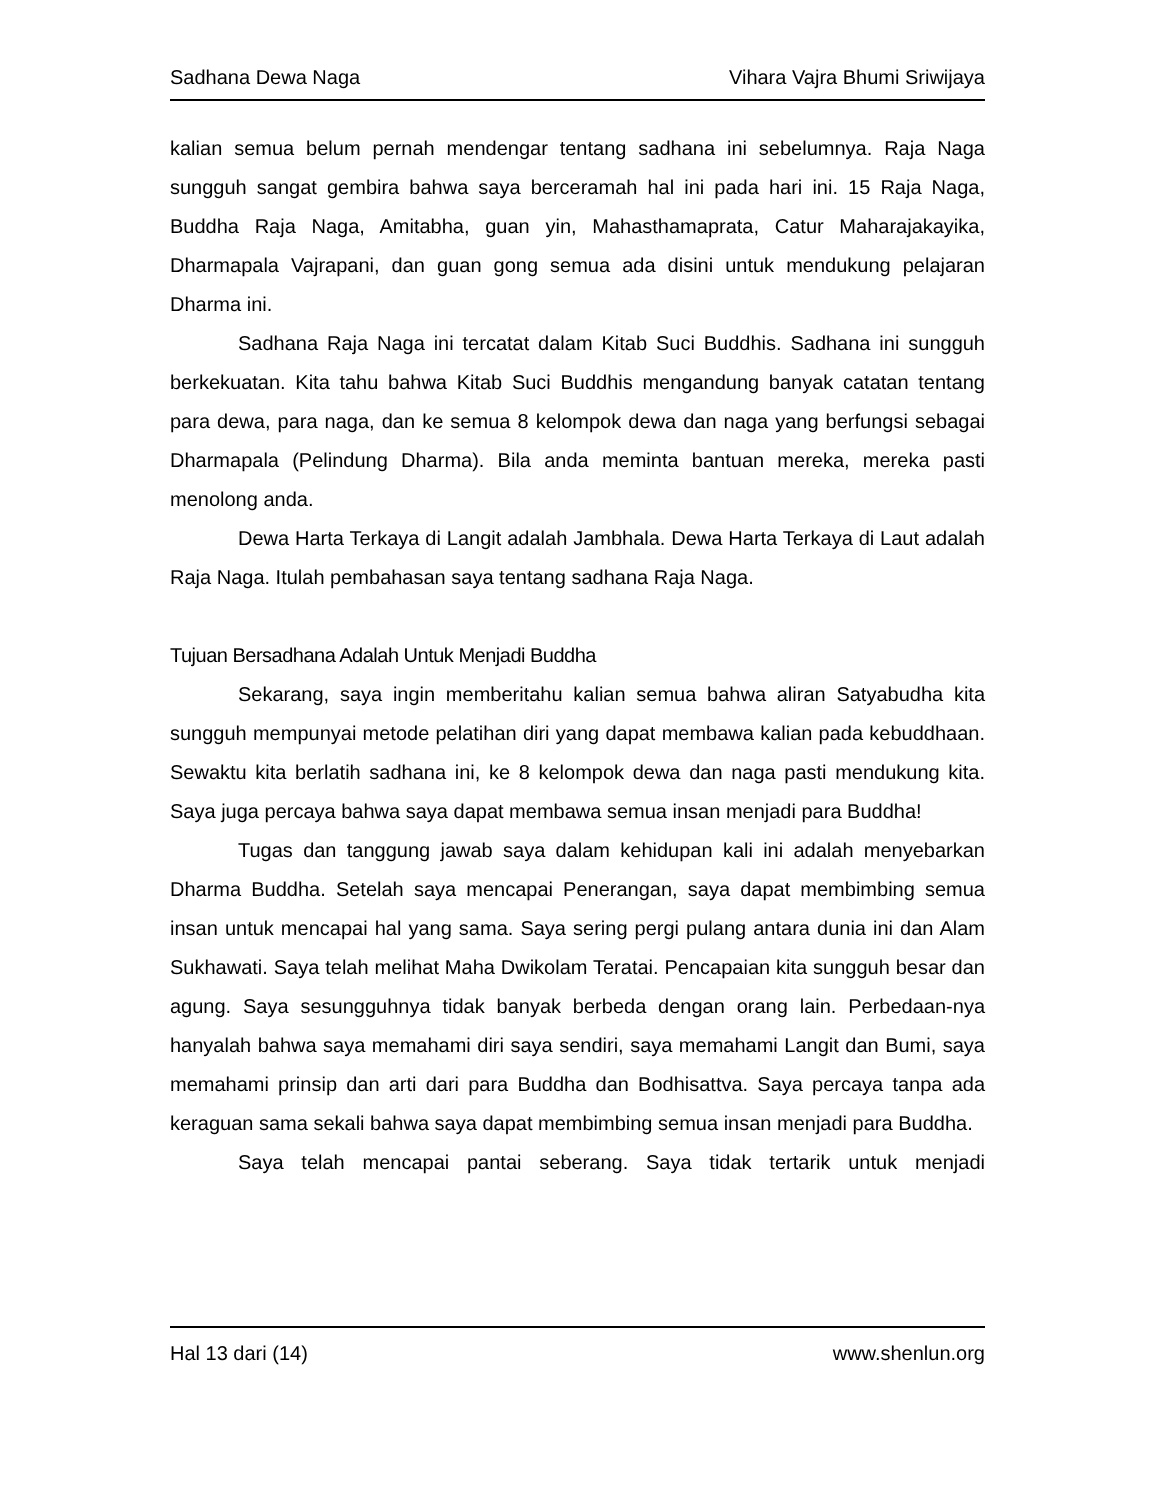Sadhana Dewa Naga Vihara Vajra Bhumi Sriwijaya
kalian semua belum pernah mendengar tentang sadhana ini sebelumnya. Raja Naga sungguh sangat gembira bahwa saya berceramah hal ini pada hari ini. 15 Raja Naga, Buddha Raja Naga, Amitabha, guan yin, Mahasthamaprata, Catur Maharajakayika, Dharmapala Vajrapani, dan guan gong semua ada disini untuk mendukung pelajaran Dharma ini.
Sadhana Raja Naga ini tercatat dalam Kitab Suci Buddhis. Sadhana ini sungguh berkekuatan. Kita tahu bahwa Kitab Suci Buddhis mengandung banyak catatan tentang para dewa, para naga, dan ke semua 8 kelompok dewa dan naga yang berfungsi sebagai Dharmapala (Pelindung Dharma). Bila anda meminta bantuan mereka, mereka pasti menolong anda.
Dewa Harta Terkaya di Langit adalah Jambhala. Dewa Harta Terkaya di Laut adalah Raja Naga. Itulah pembahasan saya tentang sadhana Raja Naga.
Tujuan Bersadhana Adalah Untuk Menjadi Buddha
Sekarang, saya ingin memberitahu kalian semua bahwa aliran Satyabudha kita sungguh mempunyai metode pelatihan diri yang dapat membawa kalian pada kebuddhaan. Sewaktu kita berlatih sadhana ini, ke 8 kelompok dewa dan naga pasti mendukung kita. Saya juga percaya bahwa saya dapat membawa semua insan menjadi para Buddha!
Tugas dan tanggung jawab saya dalam kehidupan kali ini adalah menyebarkan Dharma Buddha. Setelah saya mencapai Penerangan, saya dapat membimbing semua insan untuk mencapai hal yang sama. Saya sering pergi pulang antara dunia ini dan Alam Sukhawati. Saya telah melihat Maha Dwikolam Teratai. Pencapaian kita sungguh besar dan agung. Saya sesungguhnya tidak banyak berbeda dengan orang lain. Perbedaan-nya hanyalah bahwa saya memahami diri saya sendiri, saya memahami Langit dan Bumi, saya memahami prinsip dan arti dari para Buddha dan Bodhisattva. Saya percaya tanpa ada keraguan sama sekali bahwa saya dapat membimbing semua insan menjadi para Buddha.
Saya telah mencapai pantai seberang. Saya tidak tertarik untuk menjadi
Hal 13 dari (14) www.shenlun.org